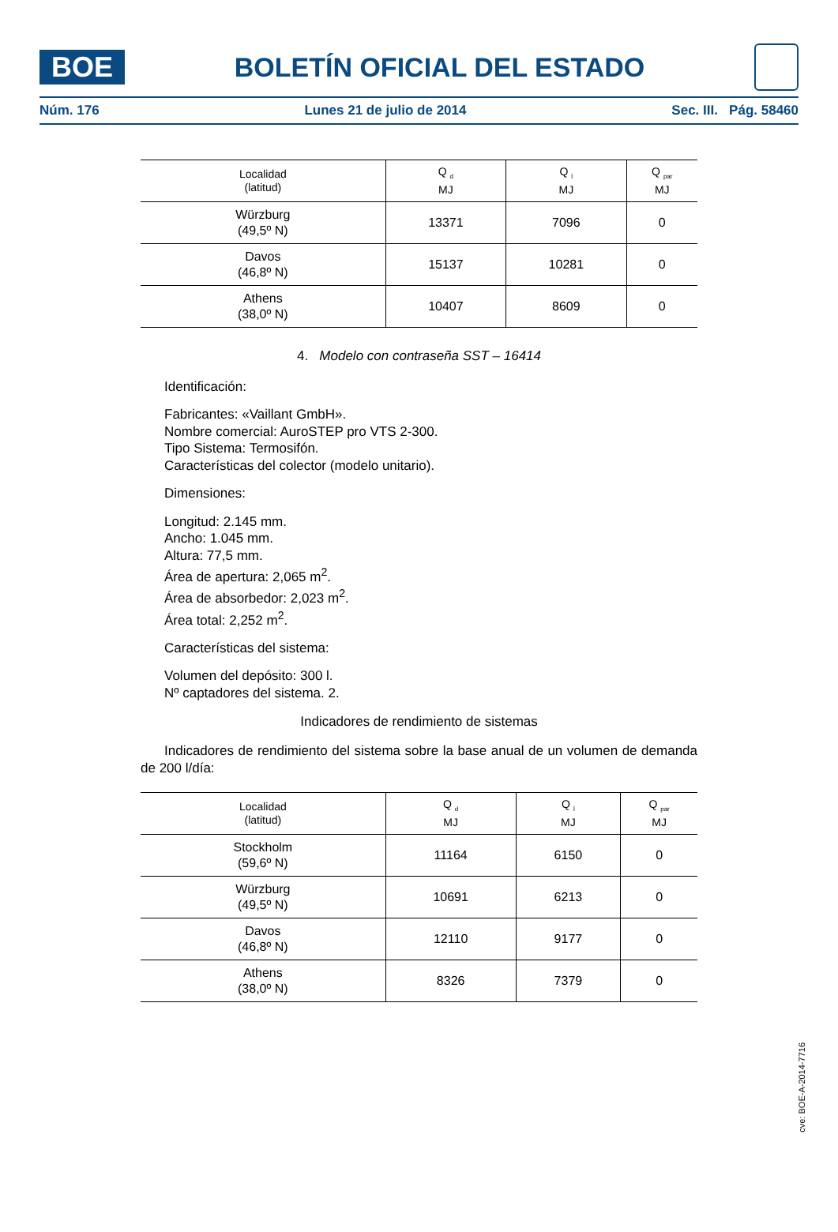BOE
BOLETÍN OFICIAL DEL ESTADO
Núm. 176 Lunes 21 de julio de 2014 Sec. III. Pág. 58460
| Localidad (latitud) | Q <sub>d</sub> MJ | Q <sub>l</sub> MJ | Q <sub>par</sub> MJ |
| --- | --- | --- | --- |
| Würzburg (49,5º N) | 13371 | 7096 | 0 |
| Davos (46,8º N) | 15137 | 10281 | 0 |
| Athens (38,0º N) | 10407 | 8609 | 0 |
4. Modelo con contraseña SST – 16414
Identificación:
Fabricantes: «Vaillant GmbH».
Nombre comercial: AuroSTEP pro VTS 2-300.
Tipo Sistema: Termosifón.
Características del colector (modelo unitario).
Dimensiones:
Longitud: 2.145 mm.
Ancho: 1.045 mm.
Altura: 77,5 mm.
Área de apertura: 2,065 m<sup>2</sup>.
Área de absorbedor: 2,023 m<sup>2</sup>.
Área total: 2,252 m<sup>2</sup>.
Características del sistema:
Volumen del depósito: 300 l.
Nº captadores del sistema. 2.
Indicadores de rendimiento de sistemas
Indicadores de rendimiento del sistema sobre la base anual de un volumen de demanda de 200 l/día:
| Localidad (latitud) | Q <sub>d</sub> MJ | Q <sub>l</sub> MJ | Q <sub>par</sub> MJ |
| --- | --- | --- | --- |
| Stockholm (59,6º N) | 11164 | 6150 | 0 |
| Würzburg (49,5º N) | 10691 | 6213 | 0 |
| Davos (46,8º N) | 12110 | 9177 | 0 |
| Athens (38,0º N) | 8326 | 7379 | 0 |
cve: BOE-A-2014-7716